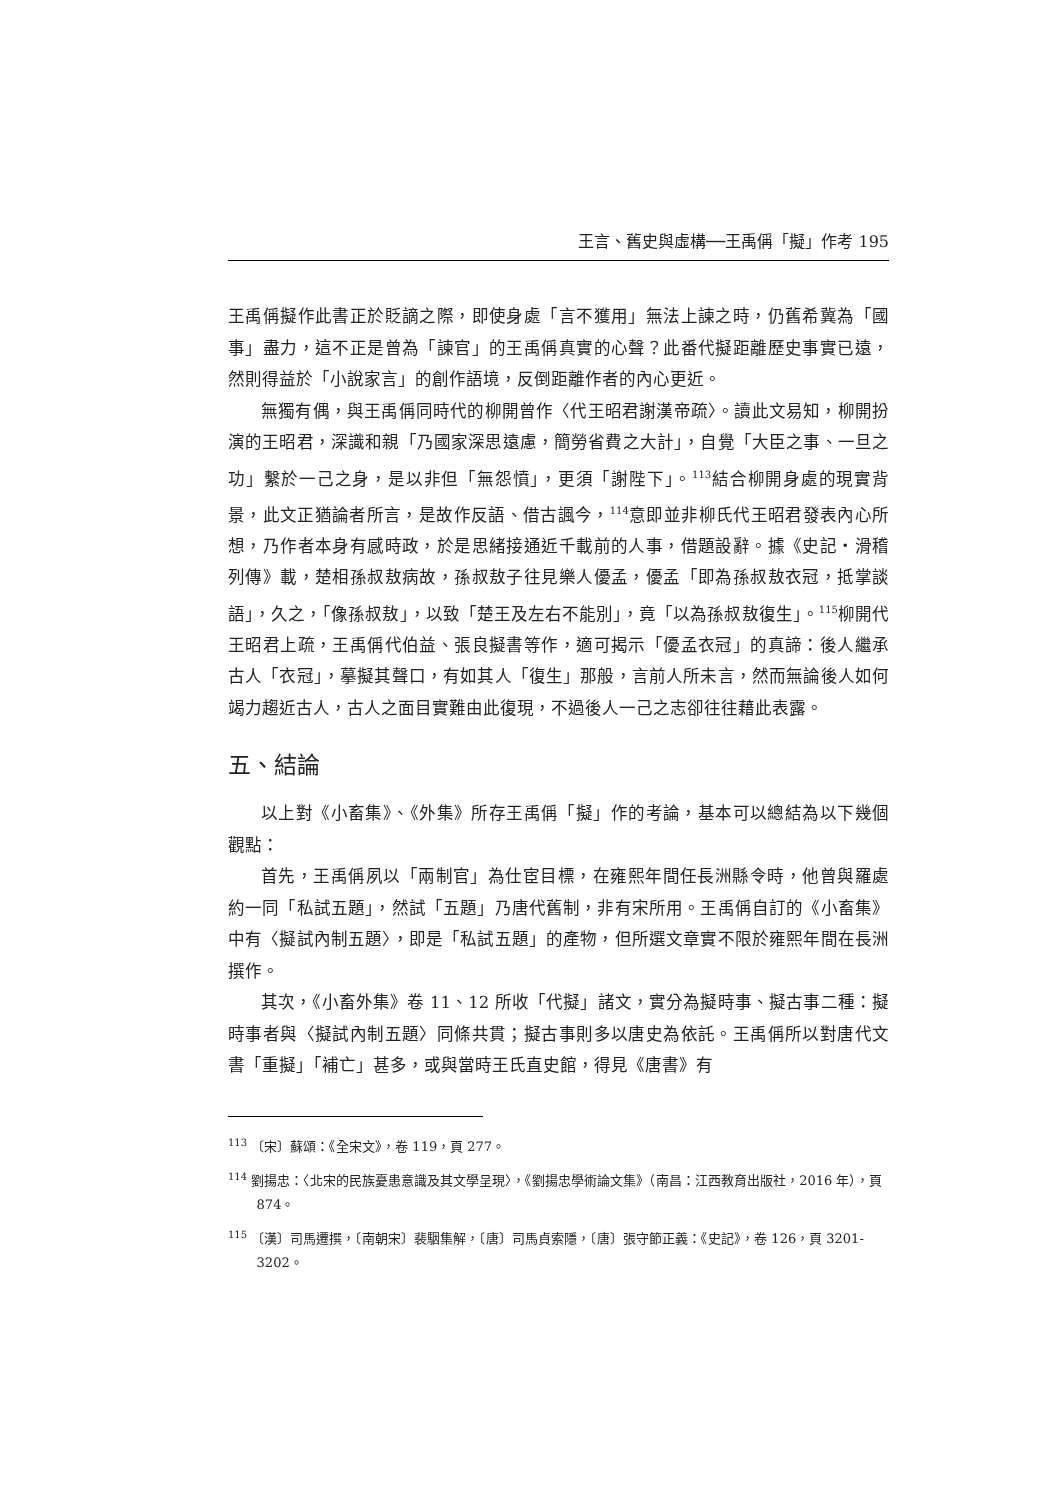王言、舊史與虛構──王禹偁「擬」作考 195
王禹偁擬作此書正於貶謫之際，即使身處「言不獲用」無法上諫之時，仍舊希冀為「國事」盡力，這不正是曾為「諫官」的王禹偁真實的心聲？此番代擬距離歷史事實已遠，然則得益於「小說家言」的創作語境，反倒距離作者的內心更近。
無獨有偶，與王禹偁同時代的柳開曾作〈代王昭君謝漢帝疏〉。讀此文易知，柳開扮演的王昭君，深識和親「乃國家深思遠慮，簡勞省費之大計」，自覺「大臣之事、一旦之功」繫於一己之身，是以非但「無怨憤」，更須「謝陛下」。<sup>113</sup>結合柳開身處的現實背景，此文正猶論者所言，是故作反語、借古諷今，<sup>114</sup>意即並非柳氏代王昭君發表內心所想，乃作者本身有感時政，於是思緒接通近千載前的人事，借題設辭。據《史記‧滑稽列傳》載，楚相孫叔敖病故，孫叔敖子往見樂人優孟，優孟「即為孫叔敖衣冠，抵掌談語」，久之，「像孫叔敖」，以致「楚王及左右不能別」，竟「以為孫叔敖復生」。<sup>115</sup>柳開代王昭君上疏，王禹偁代伯益、張良擬書等作，適可揭示「優孟衣冠」的真諦：後人繼承古人「衣冠」，摹擬其聲口，有如其人「復生」那般，言前人所未言，然而無論後人如何竭力趨近古人，古人之面目實難由此復現，不過後人一己之志卻往往藉此表露。
五、結論
以上對《小畜集》、《外集》所存王禹偁「擬」作的考論，基本可以總結為以下幾個觀點：
首先，王禹偁夙以「兩制官」為仕宦目標，在雍熙年間任長洲縣令時，他曾與羅處約一同「私試五題」，然試「五題」乃唐代舊制，非有宋所用。王禹偁自訂的《小畜集》中有〈擬試內制五題〉，即是「私試五題」的產物，但所選文章實不限於雍熙年間在長洲撰作。
其次，《小畜外集》卷 11、12 所收「代擬」諸文，實分為擬時事、擬古事二種：擬時事者與〈擬試內制五題〉同條共貫；擬古事則多以唐史為依託。王禹偁所以對唐代文書「重擬」「補亡」甚多，或與當時王氏直史館，得見《唐書》有
<sup>113</sup> 〔宋〕蘇頌：《全宋文》，卷 119，頁 277。
<sup>114</sup> 劉揚忠：〈北宋的民族憂患意識及其文學呈現〉，《劉揚忠學術論文集》（南昌：江西教育出版社，2016 年），頁 874。
<sup>115</sup> 〔漢〕司馬遷撰，〔南朝宋〕裴駰集解，〔唐〕司馬貞索隱，〔唐〕張守節正義：《史記》，卷 126，頁 3201-3202。